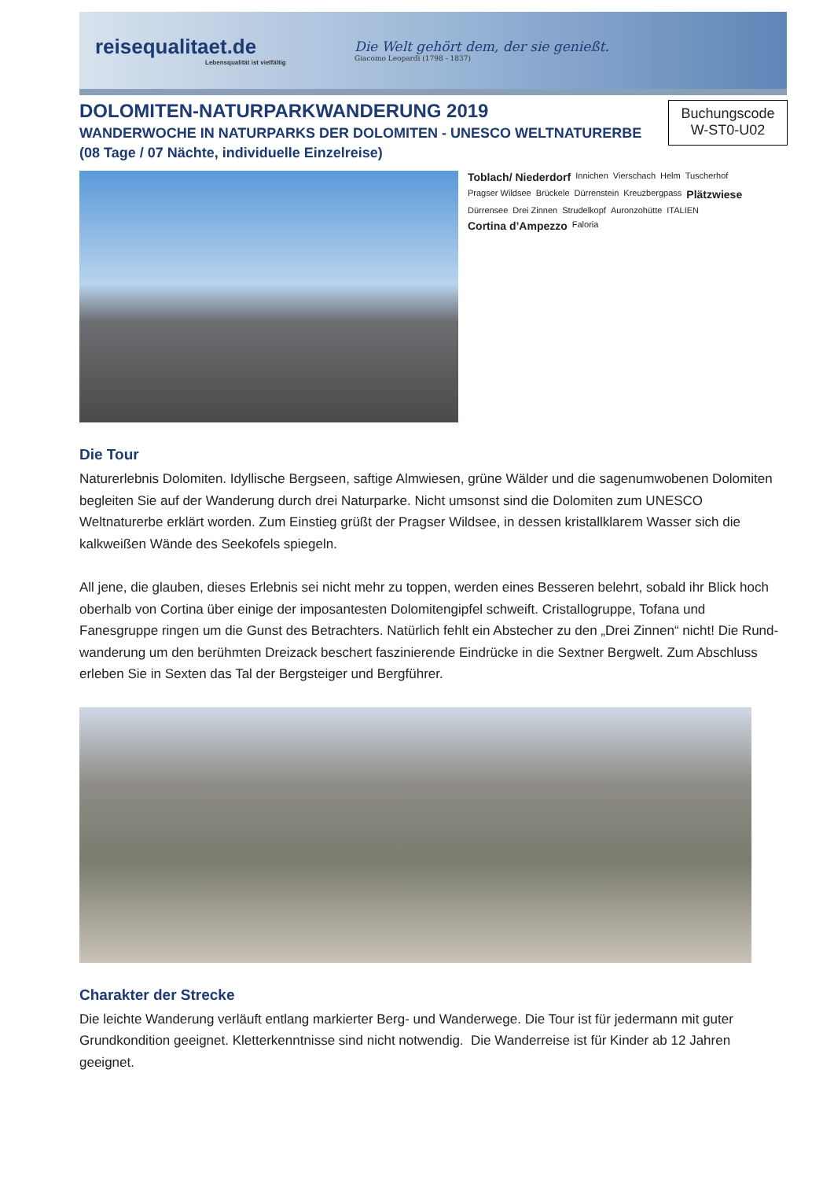reisequalitaet.de
Lebensqualität ist vielfältig
Die Welt gehört dem, der sie genießt.
Giacomo Leopardi (1798 - 1837)
DOLOMITEN-NATURPARKWANDERUNG 2019
WANDERWOCHE IN NATURPARKS DER DOLOMITEN - UNESCO WELTNATURERBE
(08 Tage / 07 Nächte, individuelle Einzelreise)
Buchungscode
W-ST0-U02
Toblach/ Niederdorf Innichen Vierschach Helm Tuscherhof Pragser Wildsee Brückele Dürrenstein Kreuzbergpass Plätzwiese Dürrensee Drei Zinnen Strudelkopf Auronzohütte ITALIEN Cortina d’Ampezzo Faloria
Die Tour
Naturerlebnis Dolomiten. Idyllische Bergseen, saftige Almwiesen, grüne Wälder und die sagenumwobenen Dolomiten begleiten Sie auf der Wanderung durch drei Naturparke. Nicht umsonst sind die Dolomiten zum UNESCO Weltnaturerbe erklärt worden. Zum Einstieg grüßt der Pragser Wildsee, in dessen kristallklarem Wasser sich die kalkweißen Wände des Seekofels spiegeln.
All jene, die glauben, dieses Erlebnis sei nicht mehr zu toppen, werden eines Besseren belehrt, sobald ihr Blick hoch oberhalb von Cortina über einige der imposantesten Dolomitengipfel schweift. Cristallogruppe, Tofana und Fanesgruppe ringen um die Gunst des Betrachters. Natürlich fehlt ein Abstecher zu den „Drei Zinnen“ nicht! Die Rund-wanderung um den berühmten Dreizack beschert faszinierende Eindrücke in die Sextner Bergwelt. Zum Abschluss erleben Sie in Sexten das Tal der Bergsteiger und Bergführer.
Charakter der Strecke
Die leichte Wanderung verläuft entlang markierter Berg- und Wanderwege. Die Tour ist für jedermann mit guter Grundkondition geeignet. Kletterkenntnisse sind nicht notwendig. Die Wanderreise ist für Kinder ab 12 Jahren geeignet.